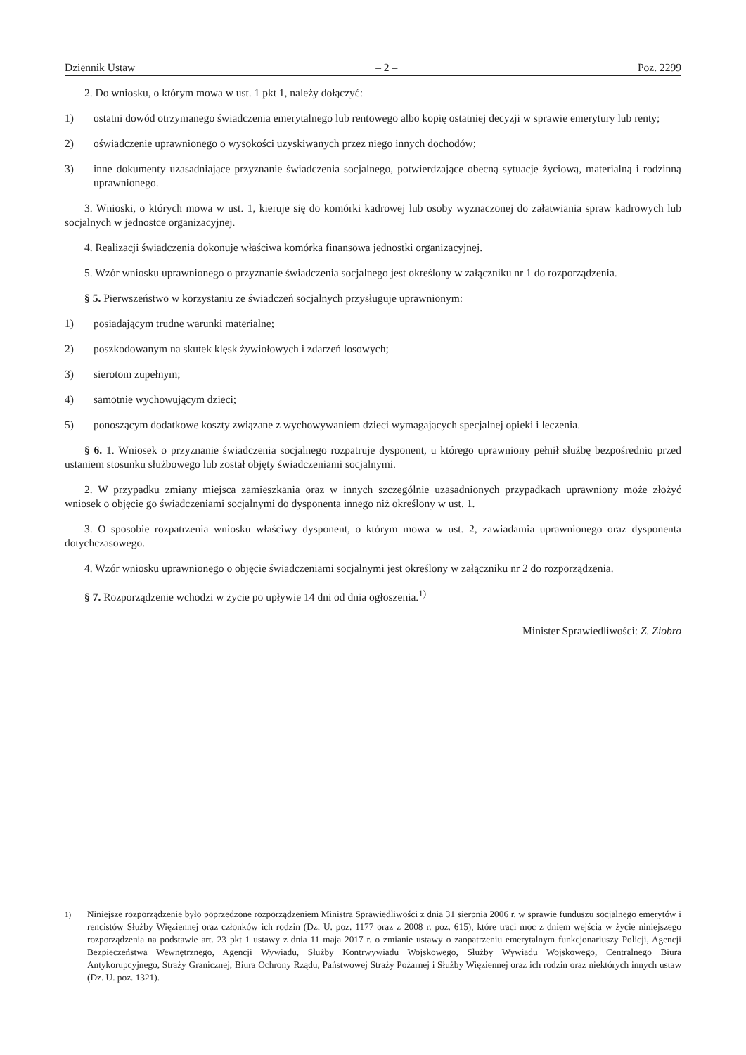Dziennik Ustaw – 2 – Poz. 2299
2. Do wniosku, o którym mowa w ust. 1 pkt 1, należy dołączyć:
1) ostatni dowód otrzymanego świadczenia emerytalnego lub rentowego albo kopię ostatniej decyzji w sprawie emerytury lub renty;
2) oświadczenie uprawnionego o wysokości uzyskiwanych przez niego innych dochodów;
3) inne dokumenty uzasadniające przyznanie świadczenia socjalnego, potwierdzające obecną sytuację życiową, materialną i rodzinną uprawnionego.
3. Wnioski, o których mowa w ust. 1, kieruje się do komórki kadrowej lub osoby wyznaczonej do załatwiania spraw kadrowych lub socjalnych w jednostce organizacyjnej.
4. Realizacji świadczenia dokonuje właściwa komórka finansowa jednostki organizacyjnej.
5. Wzór wniosku uprawnionego o przyznanie świadczenia socjalnego jest określony w załączniku nr 1 do rozporządzenia.
§ 5. Pierwszeństwo w korzystaniu ze świadczeń socjalnych przysługuje uprawnionym:
1) posiadającym trudne warunki materialne;
2) poszkodowanym na skutek klęsk żywiołowych i zdarzeń losowych;
3) sierotom zupełnym;
4) samotnie wychowującym dzieci;
5) ponoszącym dodatkowe koszty związane z wychowywaniem dzieci wymagających specjalnej opieki i leczenia.
§ 6. 1. Wniosek o przyznanie świadczenia socjalnego rozpatruje dysponent, u którego uprawniony pełnił służbę bezpośrednio przed ustaniem stosunku służbowego lub został objęty świadczeniami socjalnymi.
2. W przypadku zmiany miejsca zamieszkania oraz w innych szczególnie uzasadnionych przypadkach uprawniony może złożyć wniosek o objęcie go świadczeniami socjalnymi do dysponenta innego niż określony w ust. 1.
3. O sposobie rozpatrzenia wniosku właściwy dysponent, o którym mowa w ust. 2, zawiadamia uprawnionego oraz dysponenta dotychczasowego.
4. Wzór wniosku uprawnionego o objęcie świadczeniami socjalnymi jest określony w załączniku nr 2 do rozporządzenia.
§ 7. Rozporządzenie wchodzi w życie po upływie 14 dni od dnia ogłoszenia.<sup>1)</sup>
Minister Sprawiedliwości: Z. Ziobro
<sup>1)</sup> Niniejsze rozporządzenie było poprzedzone rozporządzeniem Ministra Sprawiedliwości z dnia 31 sierpnia 2006 r. w sprawie funduszu socjalnego emerytów i rencistów Służby Więziennej oraz członków ich rodzin (Dz. U. poz. 1177 oraz z 2008 r. poz. 615), które traci moc z dniem wejścia w życie niniejszego rozporządzenia na podstawie art. 23 pkt 1 ustawy z dnia 11 maja 2017 r. o zmianie ustawy o zaopatrzeniu emerytalnym funkcjonariuszy Policji, Agencji Bezpieczeństwa Wewnętrznego, Agencji Wywiadu, Służby Kontrwywiadu Wojskowego, Służby Wywiadu Wojskowego, Centralnego Biura Antykorupcyjnego, Straży Granicznej, Biura Ochrony Rządu, Państwowej Straży Pożarnej i Służby Więziennej oraz ich rodzin oraz niektórych innych ustaw (Dz. U. poz. 1321).